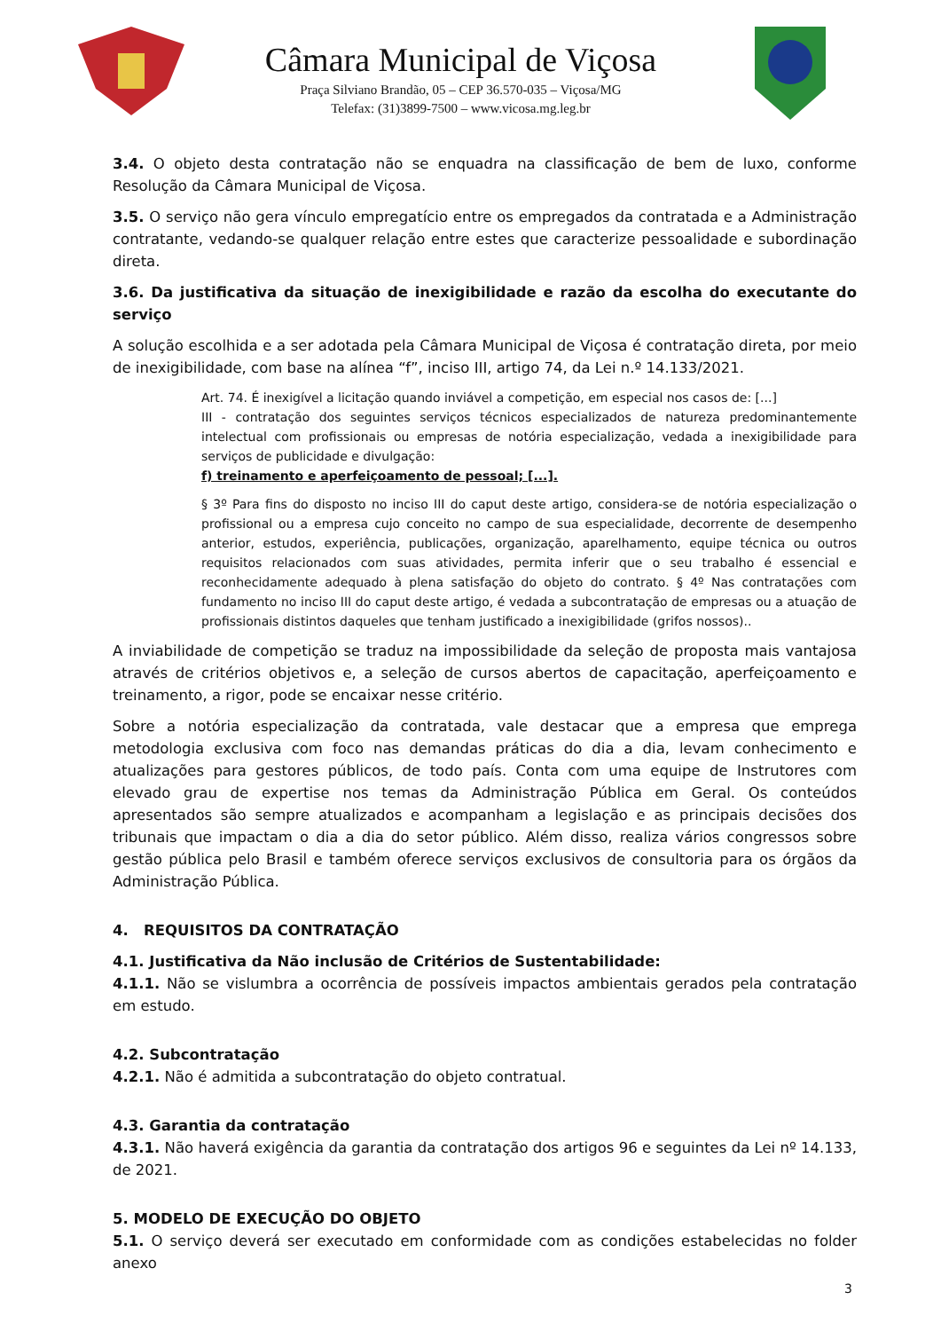Câmara Municipal de Viçosa
Praça Silviano Brandão, 05 – CEP 36.570-035 – Viçosa/MG
Telefax: (31)3899-7500 – www.vicosa.mg.leg.br
3.4. O objeto desta contratação não se enquadra na classificação de bem de luxo, conforme Resolução da Câmara Municipal de Viçosa.
3.5. O serviço não gera vínculo empregatício entre os empregados da contratada e a Administração contratante, vedando-se qualquer relação entre estes que caracterize pessoalidade e subordinação direta.
3.6. Da justificativa da situação de inexigibilidade e razão da escolha do executante do serviço
A solução escolhida e a ser adotada pela Câmara Municipal de Viçosa é contratação direta, por meio de inexigibilidade, com base na alínea “f”, inciso III, artigo 74, da Lei n.º 14.133/2021.
Art. 74. É inexigível a licitação quando inviável a competição, em especial nos casos de: [...]
III - contratação dos seguintes serviços técnicos especializados de natureza predominantemente intelectual com profissionais ou empresas de notória especialização, vedada a inexigibilidade para serviços de publicidade e divulgação:
f) treinamento e aperfeiçoamento de pessoal; [...].
§ 3º Para fins do disposto no inciso III do caput deste artigo, considera-se de notória especialização o profissional ou a empresa cujo conceito no campo de sua especialidade, decorrente de desempenho anterior, estudos, experiência, publicações, organização, aparelhamento, equipe técnica ou outros requisitos relacionados com suas atividades, permita inferir que o seu trabalho é essencial e reconhecidamente adequado à plena satisfação do objeto do contrato. § 4º Nas contratações com fundamento no inciso III do caput deste artigo, é vedada a subcontratação de empresas ou a atuação de profissionais distintos daqueles que tenham justificado a inexigibilidade (grifos nossos)..
A inviabilidade de competição se traduz na impossibilidade da seleção de proposta mais vantajosa através de critérios objetivos e, a seleção de cursos abertos de capacitação, aperfeiçoamento e treinamento, a rigor, pode se encaixar nesse critério.
Sobre a notória especialização da contratada, vale destacar que a empresa que emprega metodologia exclusiva com foco nas demandas práticas do dia a dia, levam conhecimento e atualizações para gestores públicos, de todo país. Conta com uma equipe de Instrutores com elevado grau de expertise nos temas da Administração Pública em Geral. Os conteúdos apresentados são sempre atualizados e acompanham a legislação e as principais decisões dos tribunais que impactam o dia a dia do setor público. Além disso, realiza vários congressos sobre gestão pública pelo Brasil e também oferece serviços exclusivos de consultoria para os órgãos da Administração Pública.
4. REQUISITOS DA CONTRATAÇÃO
4.1. Justificativa da Não inclusão de Critérios de Sustentabilidade:
4.1.1. Não se vislumbra a ocorrência de possíveis impactos ambientais gerados pela contratação em estudo.
4.2. Subcontratação
4.2.1. Não é admitida a subcontratação do objeto contratual.
4.3. Garantia da contratação
4.3.1. Não haverá exigência da garantia da contratação dos artigos 96 e seguintes da Lei nº 14.133, de 2021.
5. MODELO DE EXECUÇÃO DO OBJETO
5.1. O serviço deverá ser executado em conformidade com as condições estabelecidas no folder anexo
3